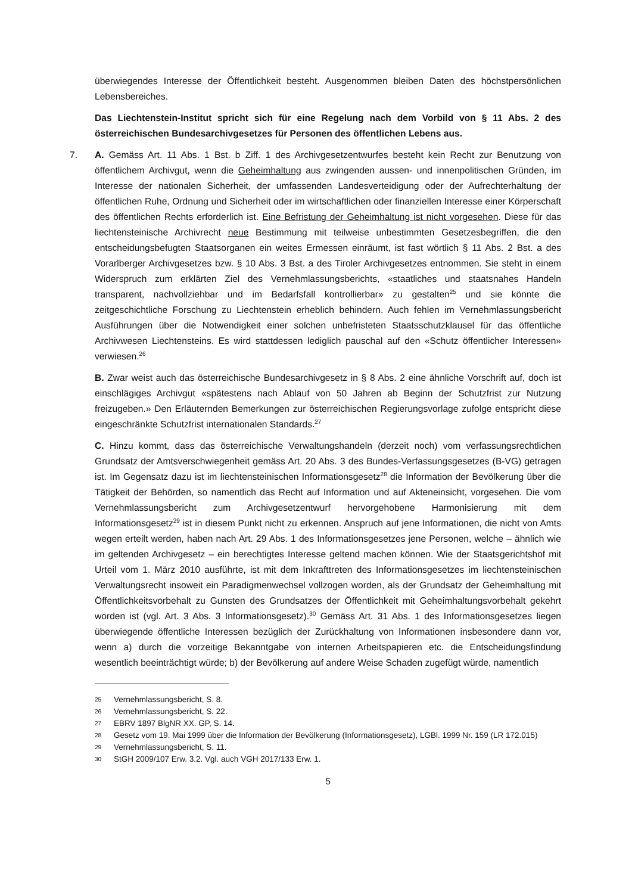überwiegendes Interesse der Öffentlichkeit besteht. Ausgenommen bleiben Daten des höchstpersönlichen Lebensbereiches.
Das Liechtenstein-Institut spricht sich für eine Regelung nach dem Vorbild von § 11 Abs. 2 des österreichischen Bundesarchivgesetzes für Personen des öffentlichen Lebens aus.
7. A. Gemäss Art. 11 Abs. 1 Bst. b Ziff. 1 des Archivgesetzentwurfes besteht kein Recht zur Benutzung von öffentlichem Archivgut, wenn die Geheimhaltung aus zwingenden aussen- und innenpolitischen Gründen, im Interesse der nationalen Sicherheit, der umfassenden Landesverteidigung oder der Aufrechterhaltung der öffentlichen Ruhe, Ordnung und Sicherheit oder im wirtschaftlichen oder finanziellen Interesse einer Körperschaft des öffentlichen Rechts erforderlich ist. Eine Befristung der Geheimhaltung ist nicht vorgesehen. Diese für das liechtensteinische Archivrecht neue Bestimmung mit teilweise unbestimmten Gesetzesbegriffen, die den entscheidungsbefugten Staatsorganen ein weites Ermessen einräumt, ist fast wörtlich § 11 Abs. 2 Bst. a des Vorarlberger Archivgesetzes bzw. § 10 Abs. 3 Bst. a des Tiroler Archivgesetzes entnommen. Sie steht in einem Widerspruch zum erklärten Ziel des Vernehmlassungsberichts, «staatliches und staatsnahes Handeln transparent, nachvollziehbar und im Bedarfsfall kontrollierbar» zu gestalten<sup>25</sup> und sie könnte die zeitgeschichtliche Forschung zu Liechtenstein erheblich behindern. Auch fehlen im Vernehmlassungsbericht Ausführungen über die Notwendigkeit einer solchen unbefristeten Staatsschutzklausel für das öffentliche Archivwesen Liechtensteins. Es wird stattdessen lediglich pauschal auf den «Schutz öffentlicher Interessen» verwiesen.<sup>26</sup>
B. Zwar weist auch das österreichische Bundesarchivgesetz in § 8 Abs. 2 eine ähnliche Vorschrift auf, doch ist einschlägiges Archivgut «spätestens nach Ablauf von 50 Jahren ab Beginn der Schutzfrist zur Nutzung freizugeben.» Den Erläuternden Bemerkungen zur österreichischen Regierungsvorlage zufolge entspricht diese eingeschränkte Schutzfrist internationalen Standards.<sup>27</sup>
C. Hinzu kommt, dass das österreichische Verwaltungshandeln (derzeit noch) vom verfassungsrechtlichen Grundsatz der Amtsverschwiegenheit gemäss Art. 20 Abs. 3 des Bundes-Verfassungsgesetzes (B-VG) getragen ist. Im Gegensatz dazu ist im liechtensteinischen Informationsgesetz<sup>28</sup> die Information der Bevölkerung über die Tätigkeit der Behörden, so namentlich das Recht auf Information und auf Akteneinsicht, vorgesehen. Die vom Vernehmlassungsbericht zum Archivgesetzentwurf hervorgehobene Harmonisierung mit dem Informationsgesetz<sup>29</sup> ist in diesem Punkt nicht zu erkennen. Anspruch auf jene Informationen, die nicht von Amts wegen erteilt werden, haben nach Art. 29 Abs. 1 des Informationsgesetzes jene Personen, welche – ähnlich wie im geltenden Archivgesetz – ein berechtigtes Interesse geltend machen können. Wie der Staatsgerichtshof mit Urteil vom 1. März 2010 ausführte, ist mit dem Inkrafttreten des Informationsgesetzes im liechtensteinischen Verwaltungsrecht insoweit ein Paradigmenwechsel vollzogen worden, als der Grundsatz der Geheimhaltung mit Öffentlichkeitsvorbehalt zu Gunsten des Grundsatzes der Öffentlichkeit mit Geheimhaltungsvorbehalt gekehrt worden ist (vgl. Art. 3 Abs. 3 Informationsgesetz).<sup>30</sup> Gemäss Art. 31 Abs. 1 des Informationsgesetzes liegen überwiegende öffentliche Interessen bezüglich der Zurückhaltung von Informationen insbesondere dann vor, wenn a) durch die vorzeitige Bekanntgabe von internen Arbeitspapieren etc. die Entscheidungsfindung wesentlich beeinträchtigt würde; b) der Bevölkerung auf andere Weise Schaden zugefügt würde, namentlich
25 Vernehmlassungsbericht, S. 8.
26 Vernehmlassungsbericht, S. 22.
27 EBRV 1897 BlgNR XX. GP, S. 14.
28 Gesetz vom 19. Mai 1999 über die Information der Bevölkerung (Informationsgesetz), LGBl. 1999 Nr. 159 (LR 172.015)
29 Vernehmlassungsbericht, S. 11.
30 StGH 2009/107 Erw. 3.2. Vgl. auch VGH 2017/133 Erw. 1.
5